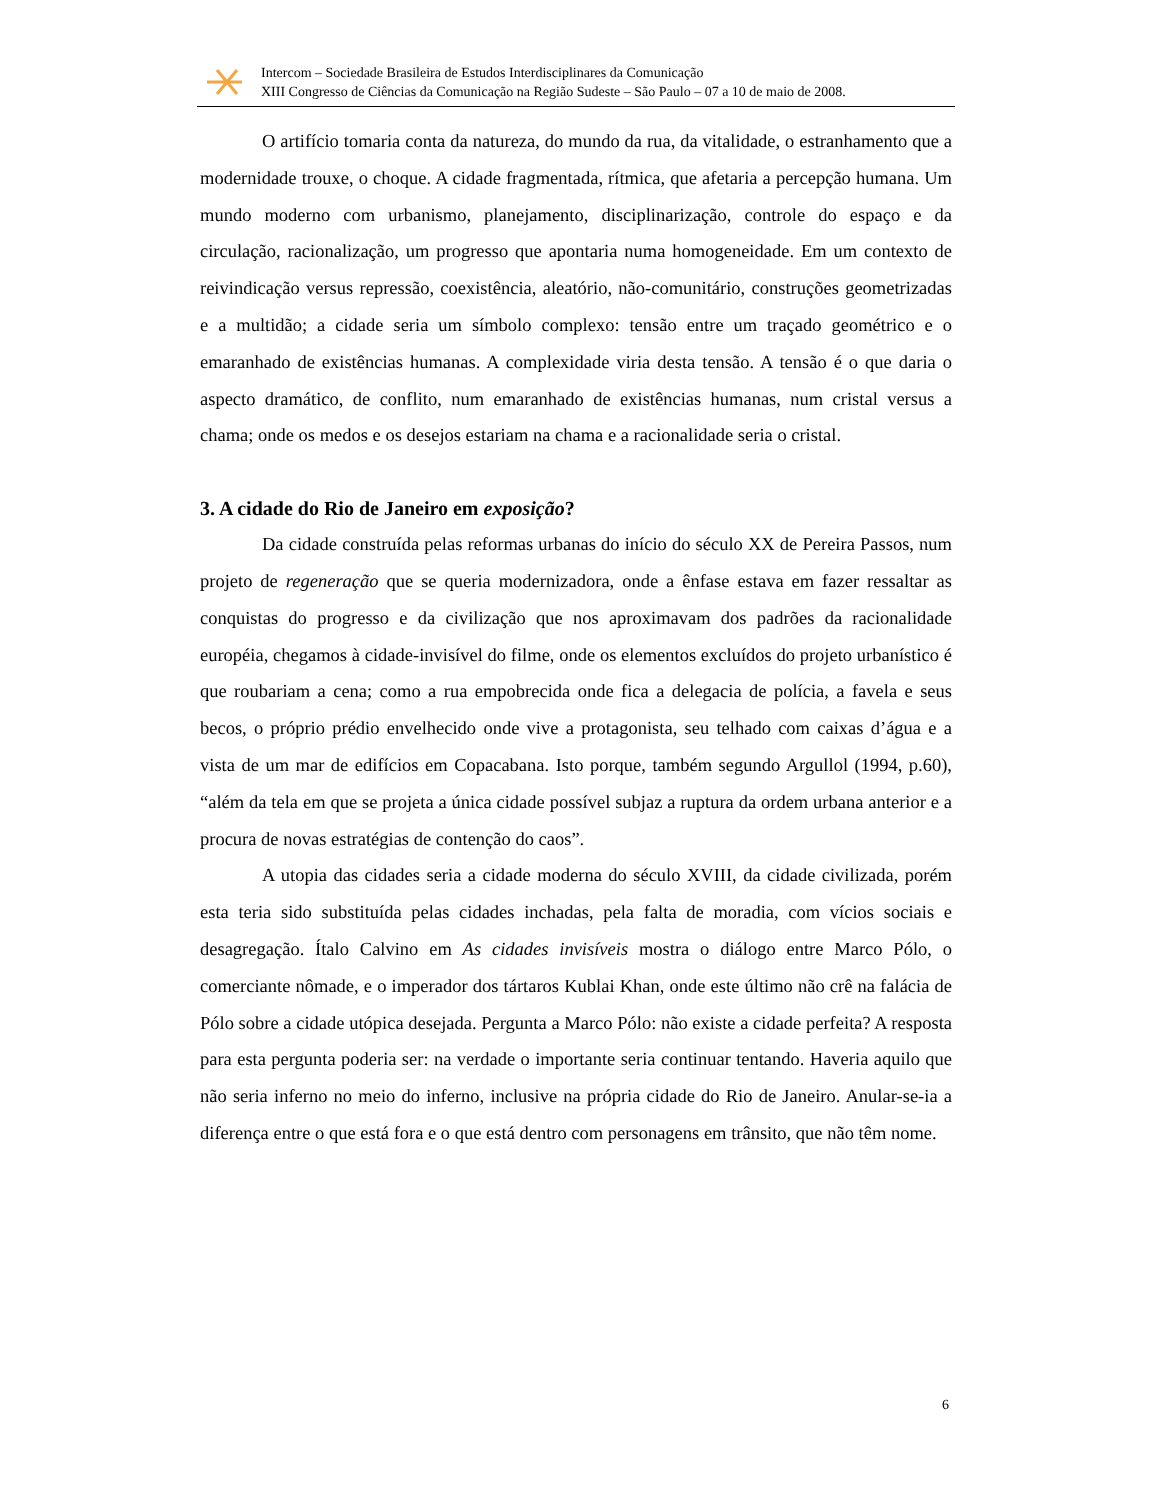Intercom – Sociedade Brasileira de Estudos Interdisciplinares da Comunicação
XIII Congresso de Ciências da Comunicação na Região Sudeste – São Paulo – 07 a 10 de maio de 2008.
O artifício tomaria conta da natureza, do mundo da rua, da vitalidade, o estranhamento que a modernidade trouxe, o choque. A cidade fragmentada, rítmica, que afetaria a percepção humana. Um mundo moderno com urbanismo, planejamento, disciplinarização, controle do espaço e da circulação, racionalização, um progresso que apontaria numa homogeneidade. Em um contexto de reivindicação versus repressão, coexistência, aleatório, não-comunitário, construções geometrizadas e a multidão; a cidade seria um símbolo complexo: tensão entre um traçado geométrico e o emaranhado de existências humanas. A complexidade viria desta tensão. A tensão é o que daria o aspecto dramático, de conflito, num emaranhado de existências humanas, num cristal versus a chama; onde os medos e os desejos estariam na chama e a racionalidade seria o cristal.
3. A cidade do Rio de Janeiro em exposição?
Da cidade construída pelas reformas urbanas do início do século XX de Pereira Passos, num projeto de regeneração que se queria modernizadora, onde a ênfase estava em fazer ressaltar as conquistas do progresso e da civilização que nos aproximavam dos padrões da racionalidade européia, chegamos à cidade-invisível do filme, onde os elementos excluídos do projeto urbanístico é que roubariam a cena; como a rua empobrecida onde fica a delegacia de polícia, a favela e seus becos, o próprio prédio envelhecido onde vive a protagonista, seu telhado com caixas d’água e a vista de um mar de edifícios em Copacabana. Isto porque, também segundo Argullol (1994, p.60), “além da tela em que se projeta a única cidade possível subjaz a ruptura da ordem urbana anterior e a procura de novas estratégias de contenção do caos”.
A utopia das cidades seria a cidade moderna do século XVIII, da cidade civilizada, porém esta teria sido substituída pelas cidades inchadas, pela falta de moradia, com vícios sociais e desagregação. Ítalo Calvino em As cidades invisíveis mostra o diálogo entre Marco Pólo, o comerciante nômade, e o imperador dos tártaros Kublai Khan, onde este último não crê na falácia de Pólo sobre a cidade utópica desejada. Pergunta a Marco Pólo: não existe a cidade perfeita? A resposta para esta pergunta poderia ser: na verdade o importante seria continuar tentando. Haveria aquilo que não seria inferno no meio do inferno, inclusive na própria cidade do Rio de Janeiro. Anular-se-ia a diferença entre o que está fora e o que está dentro com personagens em trânsito, que não têm nome.
6